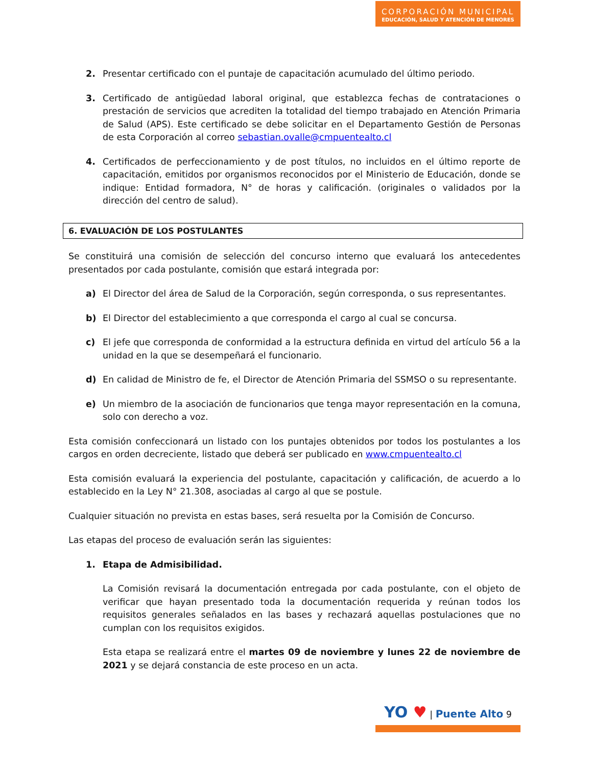CORPORACIÓN MUNICIPAL
EDUCACIÓN, SALUD Y ATENCIÓN DE MENORES
2. Presentar certificado con el puntaje de capacitación acumulado del último periodo.
3. Certificado de antigüedad laboral original, que establezca fechas de contrataciones o prestación de servicios que acrediten la totalidad del tiempo trabajado en Atención Primaria de Salud (APS). Este certificado se debe solicitar en el Departamento Gestión de Personas de esta Corporación al correo sebastian.ovalle@cmpuentealto.cl
4. Certificados de perfeccionamiento y de post títulos, no incluidos en el último reporte de capacitación, emitidos por organismos reconocidos por el Ministerio de Educación, donde se indique: Entidad formadora, N° de horas y calificación. (originales o validados por la dirección del centro de salud).
6. EVALUACIÓN DE LOS POSTULANTES
Se constituirá una comisión de selección del concurso interno que evaluará los antecedentes presentados por cada postulante, comisión que estará integrada por:
a) El Director del área de Salud de la Corporación, según corresponda, o sus representantes.
b) El Director del establecimiento a que corresponda el cargo al cual se concursa.
c) El jefe que corresponda de conformidad a la estructura definida en virtud del artículo 56 a la unidad en la que se desempeñará el funcionario.
d) En calidad de Ministro de fe, el Director de Atención Primaria del SSMSO o su representante.
e) Un miembro de la asociación de funcionarios que tenga mayor representación en la comuna, solo con derecho a voz.
Esta comisión confeccionará un listado con los puntajes obtenidos por todos los postulantes a los cargos en orden decreciente, listado que deberá ser publicado en www.cmpuentealto.cl
Esta comisión evaluará la experiencia del postulante, capacitación y calificación, de acuerdo a lo establecido en la Ley N° 21.308, asociadas al cargo al que se postule.
Cualquier situación no prevista en estas bases, será resuelta por la Comisión de Concurso.
Las etapas del proceso de evaluación serán las siguientes:
1. Etapa de Admisibilidad.
La Comisión revisará la documentación entregada por cada postulante, con el objeto de verificar que hayan presentado toda la documentación requerida y reúnan todos los requisitos generales señalados en las bases y rechazará aquellas postulaciones que no cumplan con los requisitos exigidos.
Esta etapa se realizará entre el martes 09 de noviembre y lunes 22 de noviembre de 2021 y se dejará constancia de este proceso en un acta.
YO ♥ | Puente Alto 9